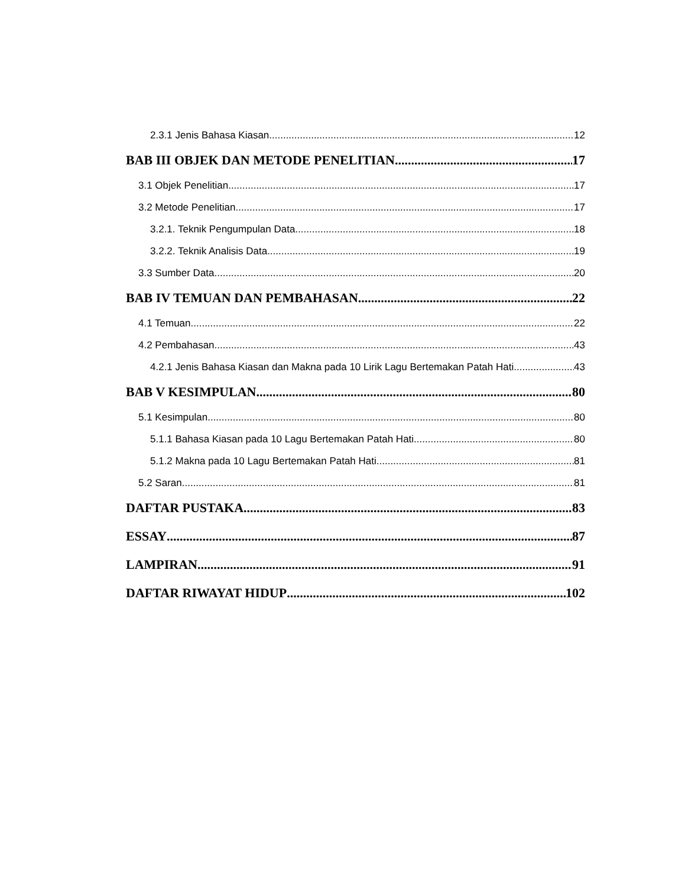2.3.1 Jenis Bahasa Kiasan 12
BAB III OBJEK DAN METODE PENELITIAN 17
3.1 Objek Penelitian 17
3.2 Metode Penelitian 17
3.2.1. Teknik Pengumpulan Data 18
3.2.2. Teknik Analisis Data 19
3.3 Sumber Data 20
BAB IV TEMUAN DAN PEMBAHASAN 22
4.1 Temuan 22
4.2 Pembahasan 43
4.2.1 Jenis Bahasa Kiasan dan Makna pada 10 Lirik Lagu Bertemakan Patah Hati 43
BAB V KESIMPULAN 80
5.1 Kesimpulan 80
5.1.1 Bahasa Kiasan pada 10 Lagu Bertemakan Patah Hati 80
5.1.2 Makna pada 10 Lagu Bertemakan Patah Hati 81
5.2 Saran 81
DAFTAR PUSTAKA 83
ESSAY 87
LAMPIRAN 91
DAFTAR RIWAYAT HIDUP 102